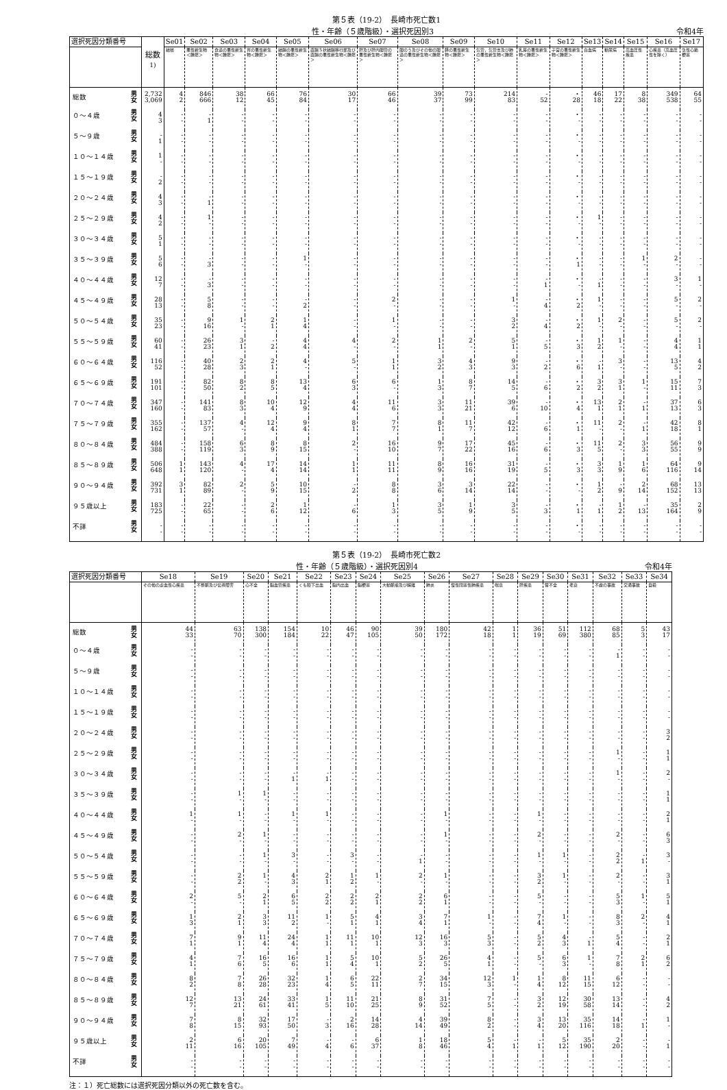第５表（19-2）　長崎市死亡数1
性・年齢（５歳階級）・選択死因別3 令和4年
| 選択死因分類番号 | | 総数<sup>1)</sup> | Se01 | Se02 | Se03 | Se04 | Se05 | Se06 | Se07 | Se08 | Se09 | Se10 | Se11 | Se12 | Se13 | Se14 | Se15 | Se16 | Se17 |
| --- | --- | --- | --- | --- | --- | --- | --- | --- | --- | --- | --- | --- | --- | --- | --- | --- | --- | --- | --- |
| | | | 結核 | 悪性新生物＜腫瘍＞ | 食道の悪性新生物＜腫瘍＞ | 胃の悪性新生物＜腫瘍＞ | 結腸の悪性新生物＜腫瘍＞ | 直腸Ｓ状結腸移行部及び直腸の悪性新生物＜腫瘍＞ | 肝及び肝内胆管の悪性新生物＜腫瘍＞ | 胆のう及びその他の胆道の悪性新生物＜腫瘍＞ | 膵の悪性新生物＜腫瘍＞ | 気管，気管支及び肺の悪性新生物＜腫瘍＞ | 乳房の悪性新生物＜腫瘍＞ | 子宮の悪性新生物＜腫瘍＞ | 白血病 | 糖尿病 | 高血圧性疾患 | 心疾患（高血圧性を除く） | 急性心筋梗塞 |
| 総数 | 男 女 | 2,732 3,069 | 4 2 | 846 666 | 38 12 | 66 45 | 76 84 | 30 17 | 66 46 | 39 37 | 73 99 | 214 83 | - 52 | ・ 28 | 46 18 | 17 22 | 8 38 | 349 538 | 64 55 |
| ０～４歳 | 男 女 | 4 3 | - - | - 1 | - - | - - | - - | - - | - - | - - | - - | - - | - - | ・ - | - - | - - | - - | - - | - - |
| ５～９歳 | 男 女 | - 1 | - - | - - | - - | - - | - - | - - | - - | - - | - - | - - | - - | ・ - | - - | - - | - - | - - | - - |
| １０～１４歳 | 男 女 | 1 - | - - | - - | - - | - - | - - | - - | - - | - - | - - | - - | - - | ・ - | - - | - - | - - | - - | - - |
| １５～１９歳 | 男 女 | - 2 | - - | - - | - - | - - | - - | - - | - - | - - | - - | - - | - - | ・ - | - - | - - | - - | - - | - - |
| ２０～２４歳 | 男 女 | 4 3 | - - | - 1 | - - | - - | - - | - - | - - | - - | - - | - - | - - | ・ - | - - | - - | - - | - - | - - |
| ２５～２９歳 | 男 女 | 4 2 | - - | 1 - | - - | - - | - - | - - | - - | - - | - - | - - | - - | ・ - | 1 - | - - | - - | - - | - - |
| ３０～３４歳 | 男 女 | 5 1 | - - | - - | - - | - - | - - | - - | - - | - - | - - | - - | - - | ・ - | - - | - - | - - | - - | - - |
| ３５～３９歳 | 男 女 | 5 6 | - - | - 3 | - - | - - | 1 - | - - | - - | - - | - - | - - | - - | ・ 1 | - - | - - | 1 - | 2 - | - - |
| ４０～４４歳 | 男 女 | 12 7 | - - | - 3 | - - | - - | - - | - - | - - | - - | - - | - - | - 1 | ・ - | - 1 | - - | - - | 3 - | 1 - |
| ４５～４９歳 | 男 女 | 28 13 | - - | 5 8 | - - | - - | - 2 | - - | 2 - | - - | - - | 1 - | - 4 | ・ 2 | 1 - | - - | - - | 5 - | 2 - |
| ５０～５４歳 | 男 女 | 35 23 | - - | 9 16 | 1 - | 2 1 | 1 4 | - - | 1 - | - - | - - | 3 2 | - 4 | ・ 2 | 1 - | 2 - | - - | 5 - | 2 - |
| ５５～５９歳 | 男 女 | 60 41 | - - | 26 23 | 3 1 | - 2 | 4 4 | 4 - | 2 - | 1 1 | 2 - | 5 1 | - 5 | ・ 3 | 1 2 | 1 - | - - | 4 4 | 1 1 |
| ６０～６４歳 | 男 女 | 116 52 | - - | 40 28 | 2 3 | 2 1 | 4 - | 5 - | 1 1 | 3 2 | 4 3 | 9 3 | - 2 | ・ 6 | - 1 | 3 - | - - | 13 5 | 4 2 |
| ６５～６９歳 | 男 女 | 191 101 | - - | 82 50 | 8 2 | 8 5 | 13 4 | 6 3 | 6 - | 1 3 | 8 7 | 14 5 | - 6 | ・ 2 | 3 2 | 3 1 | 1 - | 15 11 | 7 3 |
| ７０～７４歳 | 男 女 | 347 160 | - - | 141 83 | 8 3 | 10 4 | 12 9 | 4 4 | 11 6 | 3 3 | 11 21 | 39 6 | - 10 | ・ 4 | 13 1 | 2 1 | - 1 | 37 13 | 6 3 |
| ７５～７９歳 | 男 女 | 355 162 | - - | 137 57 | 4 - | 12 4 | 9 4 | 8 1 | 7 7 | 8 1 | 11 7 | 42 12 | - 6 | ・ 1 | 11 - | 2 - | - 1 | 42 18 | 8 1 |
| ８０～８４歳 | 男 女 | 484 388 | - - | 158 119 | 6 3 | 8 9 | 8 15 | 2 - | 16 10 | 9 7 | 17 22 | 45 16 | - 6 | ・ 3 | 11 5 | 2 - | 3 3 | 56 55 | 9 9 |
| ８５～８９歳 | 男 女 | 506 648 | 1 1 | 143 120 | 4 - | 17 4 | 14 14 | 1 1 | 11 11 | 8 9 | 16 16 | 31 19 | - 5 | ・ 3 | 3 3 | 1 9 | 1 6 | 64 116 | 9 14 |
| ９０～９４歳 | 男 女 | 392 731 | 3 1 | 82 89 | 2 - | 5 9 | 10 15 | - 2 | 8 8 | 3 6 | 3 14 | 22 14 | - - | ・ - | 1 2 | - 9 | 2 14 | 68 152 | 13 13 |
| ９５歳以上 | 男 女 | 183 725 | - - | 22 65 | - - | 2 6 | 1 12 | - 6 | 1 3 | 3 5 | 1 9 | 3 5 | - 3 | ・ 1 | - 1 | 1 2 | - 13 | 35 164 | 2 9 |
| 不詳 | 男 女 | - - | - - | - - | - - | - - | - - | - - | - - | - - | - - | - - | - - | ・ - | - - | - - | - - | - - | - - |
第５表（19-2）　長崎市死亡数2
性・年齢（５歳階級）・選択死因別4 令和4年
| 選択死因分類番号 | | Se18 | Se19 | Se20 | Se21 | Se22 | Se23 | Se24 | Se25 | Se26 | Se27 | Se28 | Se29 | Se30 | Se31 | Se32 | Se33 | Se34 |
| --- | --- | --- | --- | --- | --- | --- | --- | --- | --- | --- | --- | --- | --- | --- | --- | --- | --- | --- |
| | | その他の虚血性心疾患 | 不整脈及び伝導障害 | 心不全 | 脳血管疾患 | くも膜下出血 | 脳内出血 | 脳梗塞 | 大動脈瘤及び解離 | 肺炎 | 慢性閉塞性肺疾患 | 喘息 | 肝疾患 | 腎不全 | 老衰 | 不慮の事故 | 交通事故 | 自殺 |
| 総数 | 男 女 | 44 33 | 63 70 | 138 300 | 154 184 | 10 22 | 46 47 | 90 105 | 39 50 | 180 172 | 42 18 | 1 1 | 36 19 | 51 69 | 112 380 | 68 85 | 5 3 | 43 17 |
| ０～４歳 | 男 女 | - - | - - | - - | - - | - - | - - | - - | - - | - - | - - | - - | - - | - - | - - | - 1 | - - | - - |
| ５～９歳 | 男 女 | - - | - - | - - | - - | - - | - - | - - | - - | - - | - - | - - | - - | - - | - - | - - | - - | - - |
| １０～１４歳 | 男 女 | - - | - - | - - | - - | - - | - - | - - | - - | - - | - - | - - | - - | - - | - - | - - | - - | - - |
| １５～１９歳 | 男 女 | - - | - - | - - | - - | - - | - - | - - | - - | - - | - - | - - | - - | - - | - - | - - | - - | - - |
| ２０～２４歳 | 男 女 | - - | - - | - - | - - | - - | - - | - - | - - | - - | - - | - - | - - | - - | - - | - - | - - | 3 2 |
| ２５～２９歳 | 男 女 | - - | - - | - - | - - | - - | - - | - - | - - | - - | - - | - - | - - | - - | - - | 1 - | - - | 1 1 |
| ３０～３４歳 | 男 女 | - - | - - | - - | - 1 | - 1 | - - | - - | - - | - - | - - | - - | - - | - - | - - | 1 - | - - | 2 - |
| ３５～３９歳 | 男 女 | - - | 1 - | 1 - | - - | - - | - - | - - | - - | - - | - - | - - | - - | - - | - - | - - | - - | 1 1 |
| ４０～４４歳 | 男 女 | 1 - | 1 - | - - | 1 - | 1 - | - - | - - | - - | 1 - | - - | - - | 1 - | - - | - - | - - | - - | 2 1 |
| ４５～４９歳 | 男 女 | - - | 2 - | 1 - | - - | - - | - - | - - | - - | 1 - | - - | - - | 2 - | - - | - - | 2 - | - - | 6 3 |
| ５０～５４歳 | 男 女 | - - | - - | 1 - | 3 - | - - | 3 - | - - | - 1 | - - | - - | - - | 1 - | 1 - | - - | 2 2 | - 1 | 3 - |
| ５５～５９歳 | 男 女 | - - | 2 2 | 1 - | 4 3 | 2 1 | 1 2 | 1 - | 2 - | 1 - | - - | - - | 3 2 | 1 - | - - | 2 - | - - | 3 1 |
| ６０～６４歳 | 男 女 | 2 - | 5 - | 2 1 | 6 5 | 2 2 | 2 2 | 2 1 | 2 2 | 6 1 | - - | - - | 5 - | - - | - - | 5 3 | 1 - | 5 1 |
| ６５～６９歳 | 男 女 | 1 3 | 2 1 | 3 3 | 11 2 | 1 - | 5 1 | 4 1 | 3 4 | 7 1 | 1 - | - - | 7 4 | 1 - | - - | 8 3 | 2 - | 4 1 |
| ７０～７４歳 | 男 女 | 7 1 | 9 1 | 11 4 | 24 4 | 1 1 | 11 1 | 10 1 | 12 3 | 16 3 | 5 3 | - - | 5 2 | 4 3 | - 1 | 5 4 | - - | 2 1 |
| ７５～７９歳 | 男 女 | 4 1 | 7 6 | 16 5 | 16 6 | 1 1 | 5 4 | 10 1 | 5 2 | 26 5 | 4 1 | - - | 5 - | 6 3 | 1 - | 7 8 | 2 1 | 6 2 |
| ８０～８４歳 | 男 女 | 8 2 | 7 8 | 26 28 | 32 23 | 1 4 | 6 5 | 22 11 | 2 7 | 34 15 | 12 3 | 1 - | 1 4 | 8 12 | 11 15 | 6 12 | - - | - - |
| ８５～８９歳 | 男 女 | 12 7 | 13 21 | 24 61 | 33 41 | 1 5 | 11 10 | 21 25 | 8 9 | 31 52 | 7 5 | - - | 3 2 | 12 19 | 30 58 | 13 14 | - - | 4 2 |
| ９０～９４歳 | 男 女 | 7 8 | 8 15 | 32 93 | 17 50 | - 3 | 2 16 | 14 28 | 4 14 | 39 49 | 8 2 | - - | 3 4 | 13 20 | 35 116 | 14 18 | - 1 | 1 - |
| ９５歳以上 | 男 女 | 2 11 | 6 16 | 20 105 | 7 49 | - 4 | - 6 | 6 37 | 1 8 | 18 46 | 5 4 | - 1 | - 1 | 5 12 | 35 190 | 2 20 | - - | - 1 |
| 不詳 | 男 女 | - - | - - | - - | - - | - - | - - | - - | - - | - - | - - | - - | - - | - - | - - | - - | - - | - - |
注：１）死亡総数には選択死因分類以外の死亡数を含む。